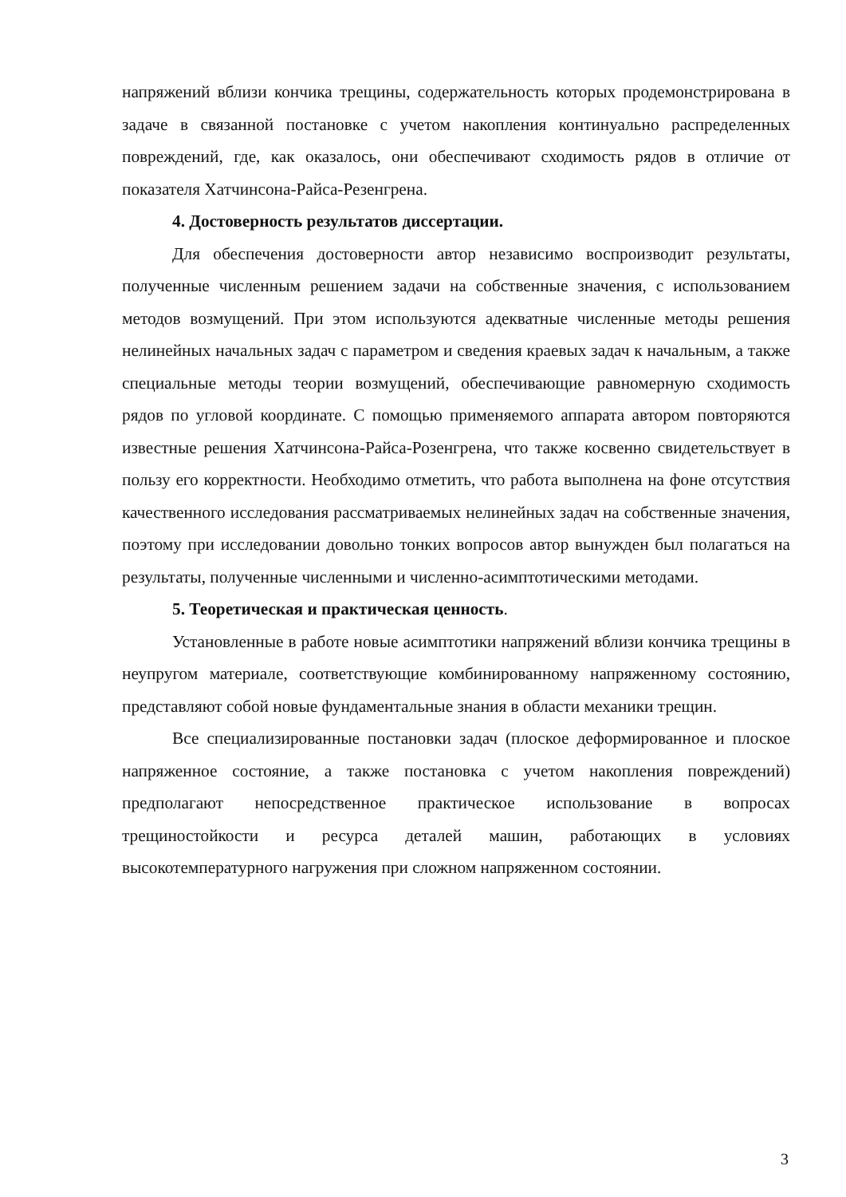напряжений вблизи кончика трещины, содержательность которых продемонстрирована в задаче в связанной постановке с учетом накопления континуально распределенных повреждений, где, как оказалось, они обеспечивают сходимость рядов в отличие от показателя Хатчинсона-Райса-Резенгрена.
4. Достоверность результатов диссертации.
Для обеспечения достоверности автор независимо воспроизводит результаты, полученные численным решением задачи на собственные значения, с использованием методов возмущений. При этом используются адекватные численные методы решения нелинейных начальных задач с параметром и сведения краевых задач к начальным, а также специальные методы теории возмущений, обеспечивающие равномерную сходимость рядов по угловой координате. С помощью применяемого аппарата автором повторяются известные решения Хатчинсона-Райса-Розенгрена, что также косвенно свидетельствует в пользу его корректности. Необходимо отметить, что работа выполнена на фоне отсутствия качественного исследования рассматриваемых нелинейных задач на собственные значения, поэтому при исследовании довольно тонких вопросов автор вынужден был полагаться на результаты, полученные численными и численно-асимптотическими методами.
5. Теоретическая и практическая ценность.
Установленные в работе новые асимптотики напряжений вблизи кончика трещины в неупругом материале, соответствующие комбинированному напряженному состоянию, представляют собой новые фундаментальные знания в области механики трещин.
Все специализированные постановки задач (плоское деформированное и плоское напряженное состояние, а также постановка с учетом накопления повреждений) предполагают непосредственное практическое использование в вопросах трещиностойкости и ресурса деталей машин, работающих в условиях высокотемпературного нагружения при сложном напряженном состоянии.
3